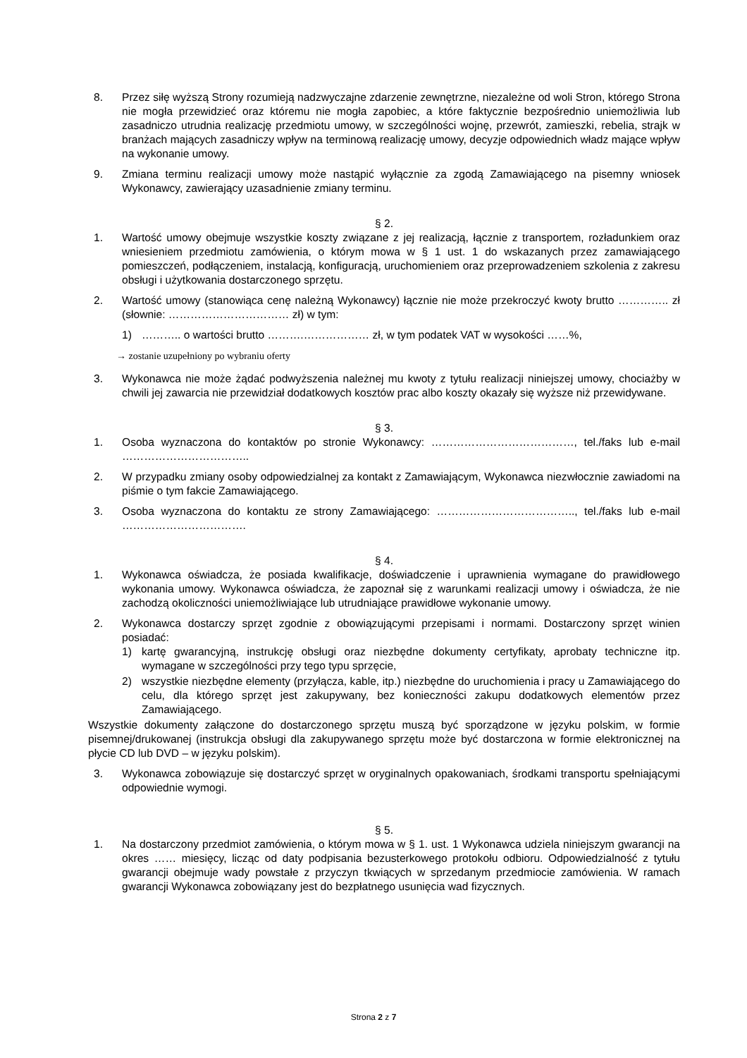8. Przez siłę wyższą Strony rozumieją nadzwyczajne zdarzenie zewnętrzne, niezależne od woli Stron, którego Strona nie mogła przewidzieć oraz któremu nie mogła zapobiec, a które faktycznie bezpośrednio uniemożliwia lub zasadniczo utrudnia realizację przedmiotu umowy, w szczególności wojnę, przewrót, zamieszki, rebelia, strajk w branżach mających zasadniczy wpływ na terminową realizację umowy, decyzje odpowiednich władz mające wpływ na wykonanie umowy.
9. Zmiana terminu realizacji umowy może nastąpić wyłącznie za zgodą Zamawiającego na pisemny wniosek Wykonawcy, zawierający uzasadnienie zmiany terminu.
§ 2.
1. Wartość umowy obejmuje wszystkie koszty związane z jej realizacją, łącznie z transportem, rozładunkiem oraz wniesieniem przedmiotu zamówienia, o którym mowa w § 1 ust. 1 do wskazanych przez zamawiającego pomieszczeń, podłączeniem, instalacją, konfiguracją, uruchomieniem oraz przeprowadzeniem szkolenia z zakresu obsługi i użytkowania dostarczonego sprzętu.
2. Wartość umowy (stanowiąca cenę należną Wykonawcy) łącznie nie może przekroczyć kwoty brutto ………….. zł (słownie: …………………………… zł) w tym:
1) ……….. o wartości brutto ……….……………… zł, w tym podatek VAT w wysokości ……%,
→ zostanie uzupełniony po wybraniu oferty
3. Wykonawca nie może żądać podwyższenia należnej mu kwoty z tytułu realizacji niniejszej umowy, chociażby w chwili jej zawarcia nie przewidział dodatkowych kosztów prac albo koszty okazały się wyższe niż przewidywane.
§ 3.
1. Osoba wyznaczona do kontaktów po stronie Wykonawcy: …………………………………, tel./faks lub e-mail ……………………………..
2. W przypadku zmiany osoby odpowiedzialnej za kontakt z Zamawiającym, Wykonawca niezwłocznie zawiadomi na piśmie o tym fakcie Zamawiającego.
3. Osoba wyznaczona do kontaktu ze strony Zamawiającego: ……………………………….., tel./faks lub e-mail …………………………….
§ 4.
1. Wykonawca oświadcza, że posiada kwalifikacje, doświadczenie i uprawnienia wymagane do prawidłowego wykonania umowy. Wykonawca oświadcza, że zapoznał się z warunkami realizacji umowy i oświadcza, że nie zachodzą okoliczności uniemożliwiające lub utrudniające prawidłowe wykonanie umowy.
2. Wykonawca dostarczy sprzęt zgodnie z obowiązującymi przepisami i normami. Dostarczony sprzęt winien posiadać:
1) kartę gwarancyjną, instrukcję obsługi oraz niezbędne dokumenty certyfikaty, aprobaty techniczne itp. wymagane w szczególności przy tego typu sprzęcie,
2) wszystkie niezbędne elementy (przyłącza, kable, itp.) niezbędne do uruchomienia i pracy u Zamawiającego do celu, dla którego sprzęt jest zakupywany, bez konieczności zakupu dodatkowych elementów przez Zamawiającego.
Wszystkie dokumenty załączone do dostarczonego sprzętu muszą być sporządzone w języku polskim, w formie pisemnej/drukowanej (instrukcja obsługi dla zakupywanego sprzętu może być dostarczona w formie elektronicznej na płycie CD lub DVD – w języku polskim).
3. Wykonawca zobowiązuje się dostarczyć sprzęt w oryginalnych opakowaniach, środkami transportu spełniającymi odpowiednie wymogi.
§ 5.
1. Na dostarczony przedmiot zamówienia, o którym mowa w § 1. ust. 1 Wykonawca udziela niniejszym gwarancji na okres …… miesięcy, licząc od daty podpisania bezusterkowego protokołu odbioru. Odpowiedzialność z tytułu gwarancji obejmuje wady powstałe z przyczyn tkwiących w sprzedanym przedmiocie zamówienia. W ramach gwarancji Wykonawca zobowiązany jest do bezpłatnego usunięcia wad fizycznych.
Strona 2 z 7